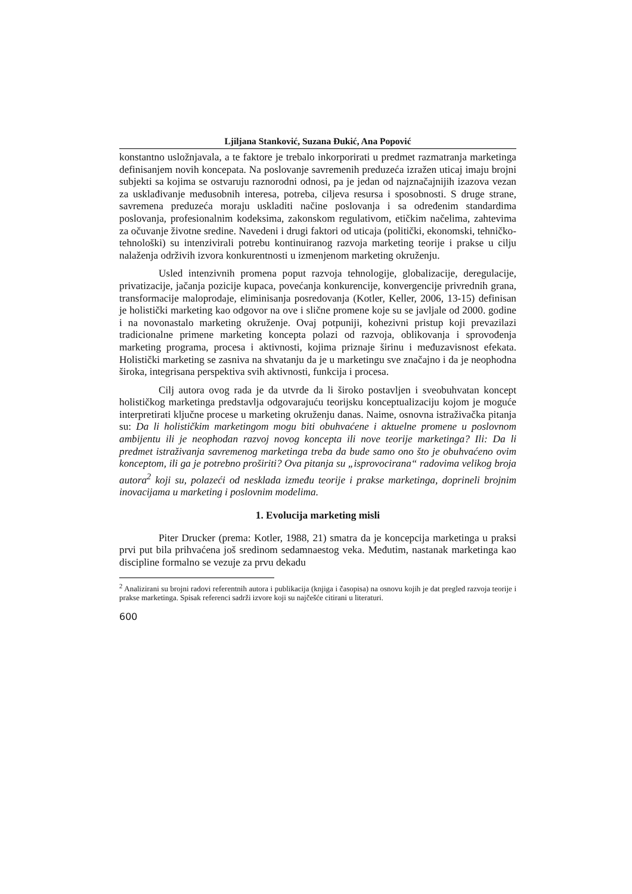Ljiljana Stanković, Suzana Đukić, Ana Popović
konstantno usložnjavala, a te faktore je trebalo inkorporirati u predmet razmatranja marketinga definisanjem novih koncepata. Na poslovanje savremenih preduzeća izražen uticaj imaju brojni subjekti sa kojima se ostvaruju raznorodni odnosi, pa je jedan od najznačajnijih izazova vezan za usklađivanje međusobnih interesa, potreba, ciljeva resursa i sposobnosti. S druge strane, savremena preduzeća moraju uskladiti načine poslovanja i sa određenim standardima poslovanja, profesionalnim kodeksima, zakonskom regulativom, etičkim načelima, zahtevima za očuvanje životne sredine. Navedeni i drugi faktori od uticaja (politički, ekonomski, tehničko-tehnološki) su intenzivirali potrebu kontinuiranog razvoja marketing teorije i prakse u cilju nalaženja održivih izvora konkurentnosti u izmenjenom marketing okruženju.
Usled intenzivnih promena poput razvoja tehnologije, globalizacije, deregulacije, privatizacije, jačanja pozicije kupaca, povećanja konkurencije, konvergencije privrednih grana, transformacije maloprodaje, eliminisanja posredovanja (Kotler, Keller, 2006, 13-15) definisan je holistički marketing kao odgovor na ove i slične promene koje su se javljale od 2000. godine i na novonastalo marketing okruženje. Ovaj potpuniji, kohezivni pristup koji prevazilazi tradicionalne primene marketing koncepta polazi od razvoja, oblikovanja i sprovođenja marketing programa, procesa i aktivnosti, kojima priznaje širinu i međuzavisnost efekata. Holistički marketing se zasniva na shvatanju da je u marketingu sve značajno i da je neophodna široka, integrisana perspektiva svih aktivnosti, funkcija i procesa.
Cilj autora ovog rada je da utvrde da li široko postavljen i sveobuhvatan koncept holističkog marketinga predstavlja odgovarajuću teorijsku konceptualizaciju kojom je moguće interpretirati ključne procese u marketing okruženju danas. Naime, osnovna istraživačka pitanja su: Da li holističkim marketingom mogu biti obuhvaćene i aktuelne promene u poslovnom ambijentu ili je neophodan razvoj novog koncepta ili nove teorije marketinga? Ili: Da li predmet istraživanja savremenog marketinga treba da bude samo ono što je obuhvaćeno ovim konceptom, ili ga je potrebno proširiti? Ova pitanja su „isprovocirana“ radovima velikog broja autora<sup>2</sup> koji su, polazeći od nesklada između teorije i prakse marketinga, doprineli brojnim inovacijama u marketing i poslovnim modelima.
1. Evolucija marketing misli
Piter Drucker (prema: Kotler, 1988, 21) smatra da je koncepcija marketinga u praksi prvi put bila prihvaćena još sredinom sedamnaestog veka. Međutim, nastanak marketinga kao discipline formalno se vezuje za prvu dekadu
<sup>2</sup> Analizirani su brojni radovi referentnih autora i publikacija (knjiga i časopisa) na osnovu kojih je dat pregled razvoja teorije i prakse marketinga. Spisak referenci sadrži izvore koji su najčešće citirani u literaturi.
600